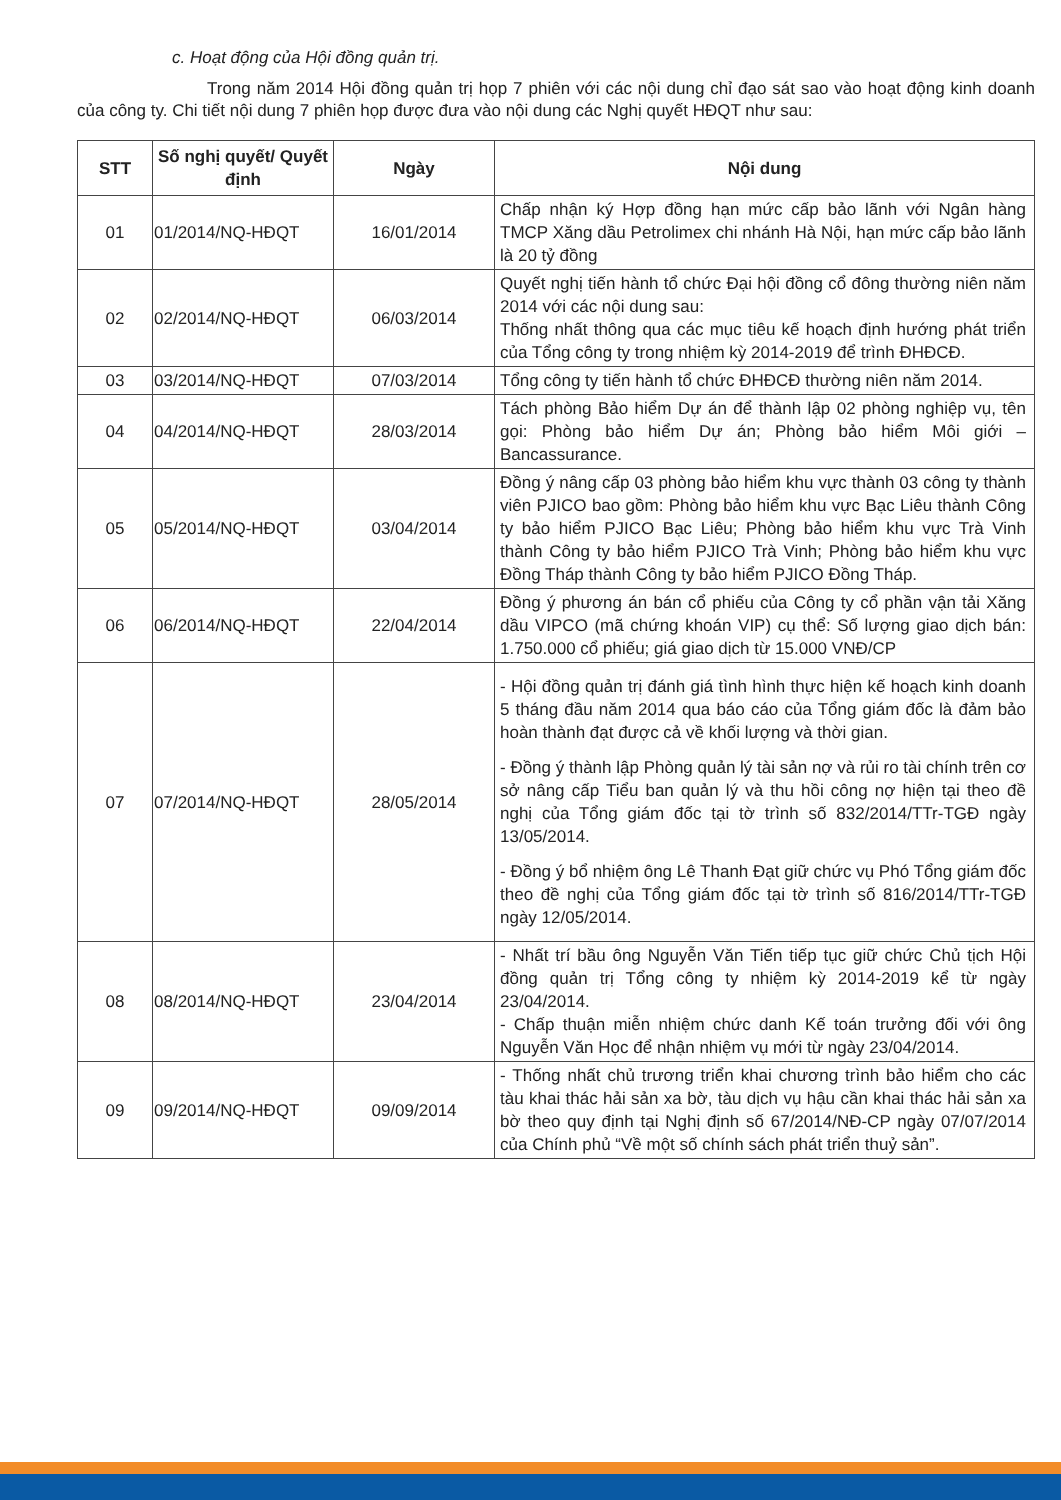c. Hoạt động của Hội đồng quản trị.
Trong năm 2014 Hội đồng quản trị họp 7 phiên với các nội dung chỉ đạo sát sao vào hoạt động kinh doanh của công ty. Chi tiết nội dung 7 phiên họp được đưa vào nội dung các Nghị quyết HĐQT như sau:
| STT | Số nghị quyết/ Quyết định | Ngày | Nội dung |
| --- | --- | --- | --- |
| 01 | 01/2014/NQ-HĐQT | 16/01/2014 | Chấp nhận ký Hợp đồng hạn mức cấp bảo lãnh với Ngân hàng TMCP Xăng dầu Petrolimex chi nhánh Hà Nội, hạn mức cấp bảo lãnh là 20 tỷ đồng |
| 02 | 02/2014/NQ-HĐQT | 06/03/2014 | Quyết nghị tiến hành tổ chức Đại hội đồng cổ đông thường niên năm 2014 với các nội dung sau: Thống nhất thông qua các mục tiêu kế hoạch định hướng phát triển của Tổng công ty trong nhiệm kỳ 2014-2019 để trình ĐHĐCĐ. |
| 03 | 03/2014/NQ-HĐQT | 07/03/2014 | Tổng công ty tiến hành tổ chức ĐHĐCĐ thường niên năm 2014. |
| 04 | 04/2014/NQ-HĐQT | 28/03/2014 | Tách phòng Bảo hiểm Dự án để thành lập 02 phòng nghiệp vụ, tên gọi: Phòng bảo hiểm Dự án; Phòng bảo hiểm Môi giới – Bancassurance. |
| 05 | 05/2014/NQ-HĐQT | 03/04/2014 | Đồng ý nâng cấp 03 phòng bảo hiểm khu vực thành 03 công ty thành viên PJICO bao gồm: Phòng bảo hiểm khu vực Bạc Liêu thành Công ty bảo hiểm PJICO Bạc Liêu; Phòng bảo hiểm khu vực Trà Vinh thành Công ty bảo hiểm PJICO Trà Vinh; Phòng bảo hiểm khu vực Đồng Tháp thành Công ty bảo hiểm PJICO Đồng Tháp. |
| 06 | 06/2014/NQ-HĐQT | 22/04/2014 | Đồng ý phương án bán cổ phiếu của Công ty cổ phần vận tải Xăng dầu VIPCO (mã chứng khoán VIP) cụ thể: Số lượng giao dịch bán: 1.750.000 cổ phiếu; giá giao dịch từ 15.000 VNĐ/CP |
| 07 | 07/2014/NQ-HĐQT | 28/05/2014 | - Hội đồng quản trị đánh giá tình hình thực hiện kế hoạch kinh doanh 5 tháng đầu năm 2014 qua báo cáo của Tổng giám đốc là đảm bảo hoàn thành đạt được cả về khối lượng và thời gian. - Đồng ý thành lập Phòng quản lý tài sản nợ và rủi ro tài chính trên cơ sở nâng cấp Tiểu ban quản lý và thu hồi công nợ hiện tại theo đề nghị của Tổng giám đốc tại tờ trình số 832/2014/TTr-TGĐ ngày 13/05/2014. - Đồng ý bổ nhiệm ông Lê Thanh Đạt giữ chức vụ Phó Tổng giám đốc theo đề nghị của Tổng giám đốc tại tờ trình số 816/2014/TTr-TGĐ ngày 12/05/2014. |
| 08 | 08/2014/NQ-HĐQT | 23/04/2014 | - Nhất trí bầu ông Nguyễn Văn Tiến tiếp tục giữ chức Chủ tịch Hội đồng quản trị Tổng công ty nhiệm kỳ 2014-2019 kể từ ngày 23/04/2014. - Chấp thuận miễn nhiệm chức danh Kế toán trưởng đối với ông Nguyễn Văn Học để nhận nhiệm vụ mới từ ngày 23/04/2014. |
| 09 | 09/2014/NQ-HĐQT | 09/09/2014 | - Thống nhất chủ trương triển khai chương trình bảo hiểm cho các tàu khai thác hải sản xa bờ, tàu dịch vụ hậu cần khai thác hải sản xa bờ theo quy định tại Nghị định số 67/2014/NĐ-CP ngày 07/07/2014 của Chính phủ “Về một số chính sách phát triển thuỷ sản”. |